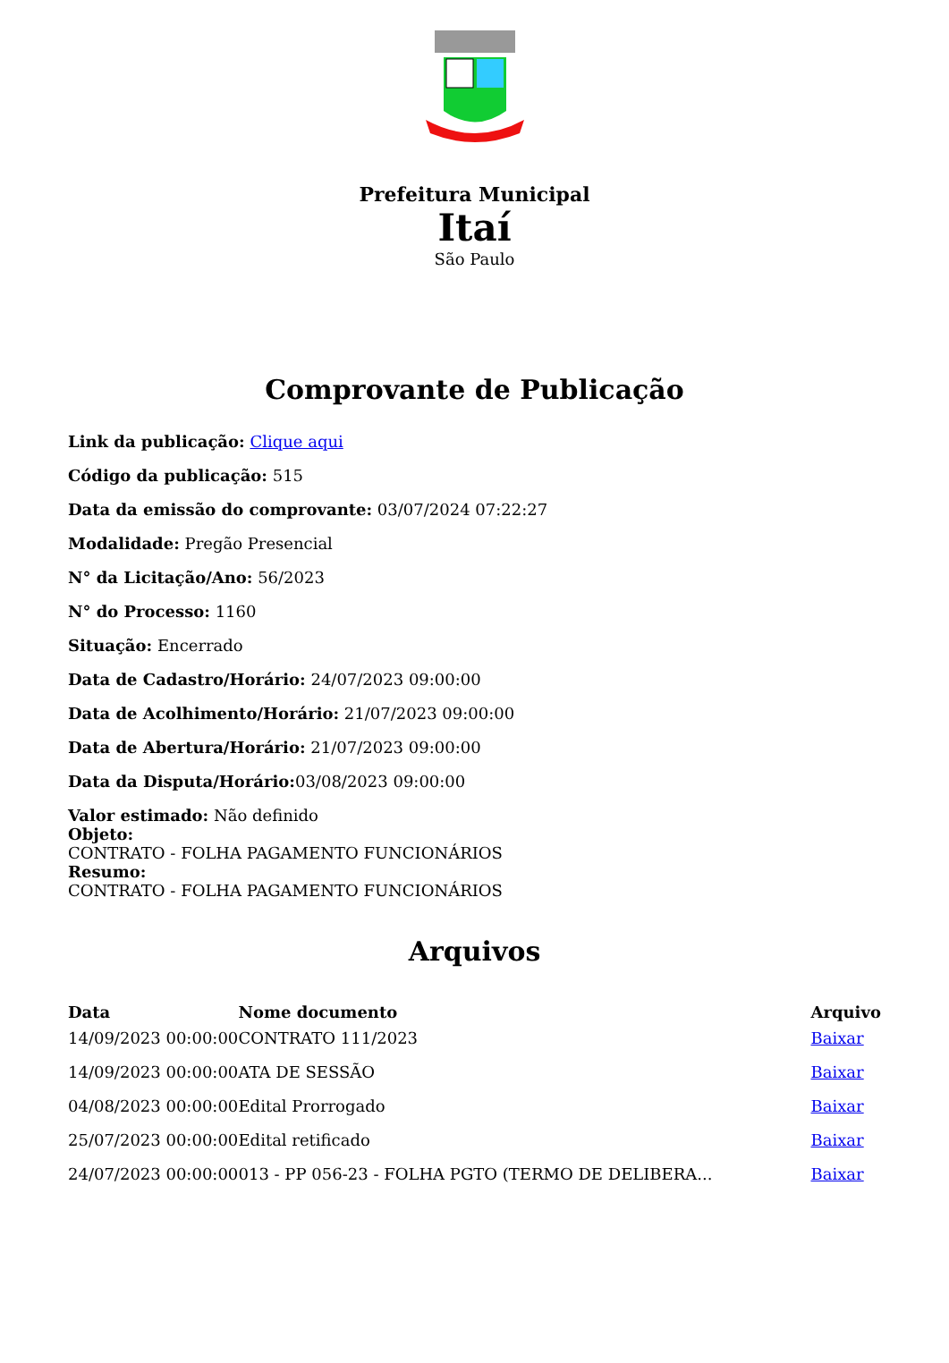Prefeitura Municipal
Itaí
São Paulo
Comprovante de Publicação
Link da publicação: Clique aqui
Código da publicação: 515
Data da emissão do comprovante: 03/07/2024 07:22:27
Modalidade: Pregão Presencial
N° da Licitação/Ano: 56/2023
N° do Processo: 1160
Situação: Encerrado
Data de Cadastro/Horário: 24/07/2023 09:00:00
Data de Acolhimento/Horário: 21/07/2023 09:00:00
Data de Abertura/Horário: 21/07/2023 09:00:00
Data da Disputa/Horário: 03/08/2023 09:00:00
Valor estimado: Não definido
Objeto:
CONTRATO - FOLHA PAGAMENTO FUNCIONÁRIOS
Resumo:
CONTRATO - FOLHA PAGAMENTO FUNCIONÁRIOS
Arquivos
| Data | Nome documento | Arquivo |
| --- | --- | --- |
| 14/09/2023 00:00:00 | CONTRATO 111/2023 | Baixar |
| 14/09/2023 00:00:00 | ATA DE SESSÃO | Baixar |
| 04/08/2023 00:00:00 | Edital Prorrogado | Baixar |
| 25/07/2023 00:00:00 | Edital retificado | Baixar |
| 24/07/2023 00:00:00 | 013 - PP 056-23 - FOLHA PGTO (TERMO DE DELIBERA... | Baixar |